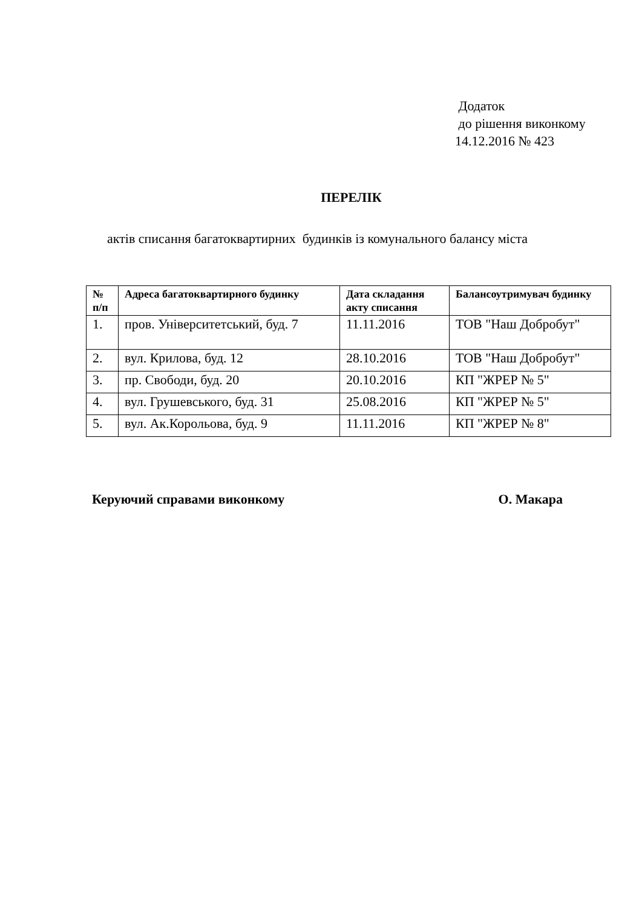Додаток
до рішення виконкому
14.12.2016 № 423
ПЕРЕЛІК
актів списання багатоквартирних будинків із комунального балансу міста
| № п/п | Адреса багатоквартирного будинку | Дата складання акту списання | Балансоутримувач будинку |
| --- | --- | --- | --- |
| 1. | пров. Університетський, буд. 7 | 11.11.2016 | ТОВ "Наш Добробут" |
| 2. | вул. Крилова, буд. 12 | 28.10.2016 | ТОВ "Наш Добробут" |
| 3. | пр. Свободи, буд. 20 | 20.10.2016 | КП "ЖРЕР № 5" |
| 4. | вул. Грушевського, буд. 31 | 25.08.2016 | КП "ЖРЕР № 5" |
| 5. | вул. Ак.Корольова, буд. 9 | 11.11.2016 | КП "ЖРЕР № 8" |
Керуючий справами виконкому О. Макара